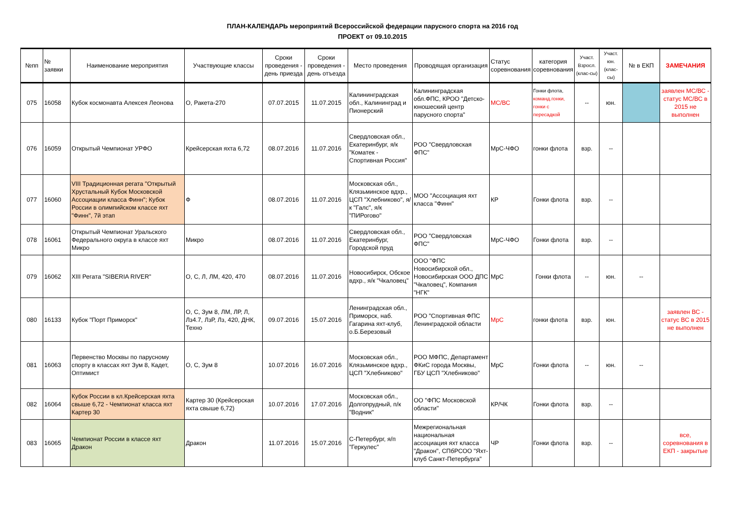ПЛАН-КАЛЕНДАРЬ мероприятий Всероссийской федерации парусного спорта на 2016 год
ПРОЕКТ от 09.10.2015
| №пп | № заявки | Наименование мероприятия | Участвующие классы | Сроки проведения - день приезда | Сроки проведения - день отъезда | Место проведения | Проводящая организация | Статус соревнования | категория соревнования | Участ. Взросл. (клас-сы) | Участ. юн. (клас-сы) | № в ЕКП | ЗАМЕЧАНИЯ |
| --- | --- | --- | --- | --- | --- | --- | --- | --- | --- | --- | --- | --- | --- |
| 075 | 16058 | Кубок космонавта Алексея Леонова | О, Ракета-270 | 07.07.2015 | 11.07.2015 | Калининградская обл., Калининград и Пионерский | Калининградская обл.ФПС, КРОО "Детско-юношеский центр парусного спорта" | МС/ВС | Гонки флота, команд.гонки, гонки с пересадкой | -- | юн. | | заявлен МС/ВС - статус МС/ВС в 2015 не выполнен |
| 076 | 16059 | Открытый Чемпионат УРФО | Крейсерская яхта 6,72 | 08.07.2016 | 11.07.2016 | Свердловская обл., Екатеринбург, я/к "Коматек - Спортивная Россия" | РОО "Свердловская ФПС" | МрС-ЧФО | гонки флота | взр. | -- | | |
| 077 | 16060 | VIII Традиционная регата "Открытый Хрустальный Кубок Московской Ассоциации класса Финн"; Кубок России в олимпийском классе яхт "Финн", 7й этап | Ф | 08.07.2016 | 11.07.2016 | Московская обл., Клязьминское вдхр., ЦСП "Хлебниково", я/к "Галс", я/к "ПИРогово" | МОО "Ассоциация яхт класса "Финн" | КР | Гонки флота | взр. | -- | | |
| 078 | 16061 | Открытый Чемпионат Уральского Федерального округа в классе яхт Микро | Микро | 08.07.2016 | 11.07.2016 | Свердловская обл., Екатеринбург, Городской пруд | РОО "Свердловская ФПС" | МрС-ЧФО | Гонки флота | взр. | -- | | |
| 079 | 16062 | XIII Регата "SIBERIA RIVER" | О, С, Л, ЛМ, 420, 470 | 08.07.2016 | 11.07.2016 | Новосибирск, Обское вдхр., я/к "Чкаловец" | ООО "ФПС Новосибирской обл., Новосибирская ООО ДПС "Чкаловец", Компания "НГК" | МрС | Гонки флота | -- | юн. | -- | |
| 080 | 16133 | Кубок "Порт Приморск" | О, С, Зум 8, ЛМ, ЛР, Л, Лз4.7, ЛзР, Лз, 420, ДНК, Техно | 09.07.2016 | 15.07.2016 | Ленинградская обл., Приморск, наб. Гагарина яхт-клуб, о.Б.Березовый | РОО "Спортивная ФПС Ленинградской области | МрС | гонки флота | взр. | юн. | | заявлен ВС - статус ВС в 2015 не выполнен |
| 081 | 16063 | Первенство Москвы по парусному спорту в классах яхт Зум 8, Кадет, Оптимист | О, С, Зум 8 | 10.07.2016 | 16.07.2016 | Московская обл., Клязьминское вдхр., ЦСП "Хлебниково" | РОО МФПС, Департамент ФКиС города Москвы, ГБУ ЦСП "Хлебниково" | МрС | Гонки флота | -- | юн. | -- | |
| 082 | 16064 | Кубок России в кл.Крейсерская яхта свыше 6,72 - Чемпионат класса яхт Картер 30 | Картер 30 (Крейсерская яхта свыше 6,72) | 10.07.2016 | 17.07.2016 | Московская обл., Долгопрудный, п/к "Водник" | ОО "ФПС Московской области" | КР/ЧК | Гонки флота | взр. | -- | | |
| 083 | 16065 | Чемпионат России в классе яхт Дракон | Дракон | 11.07.2016 | 15.07.2016 | С-Петербург, я/п "Геркулес" | Межрегиональная национальная ассоциация яхт класса "Дракон", СПбРСОО "Яхт-клуб Санкт-Петербурга" | ЧР | Гонки флота | взр. | -- | | все, соревнования в ЕКП - закрытые |